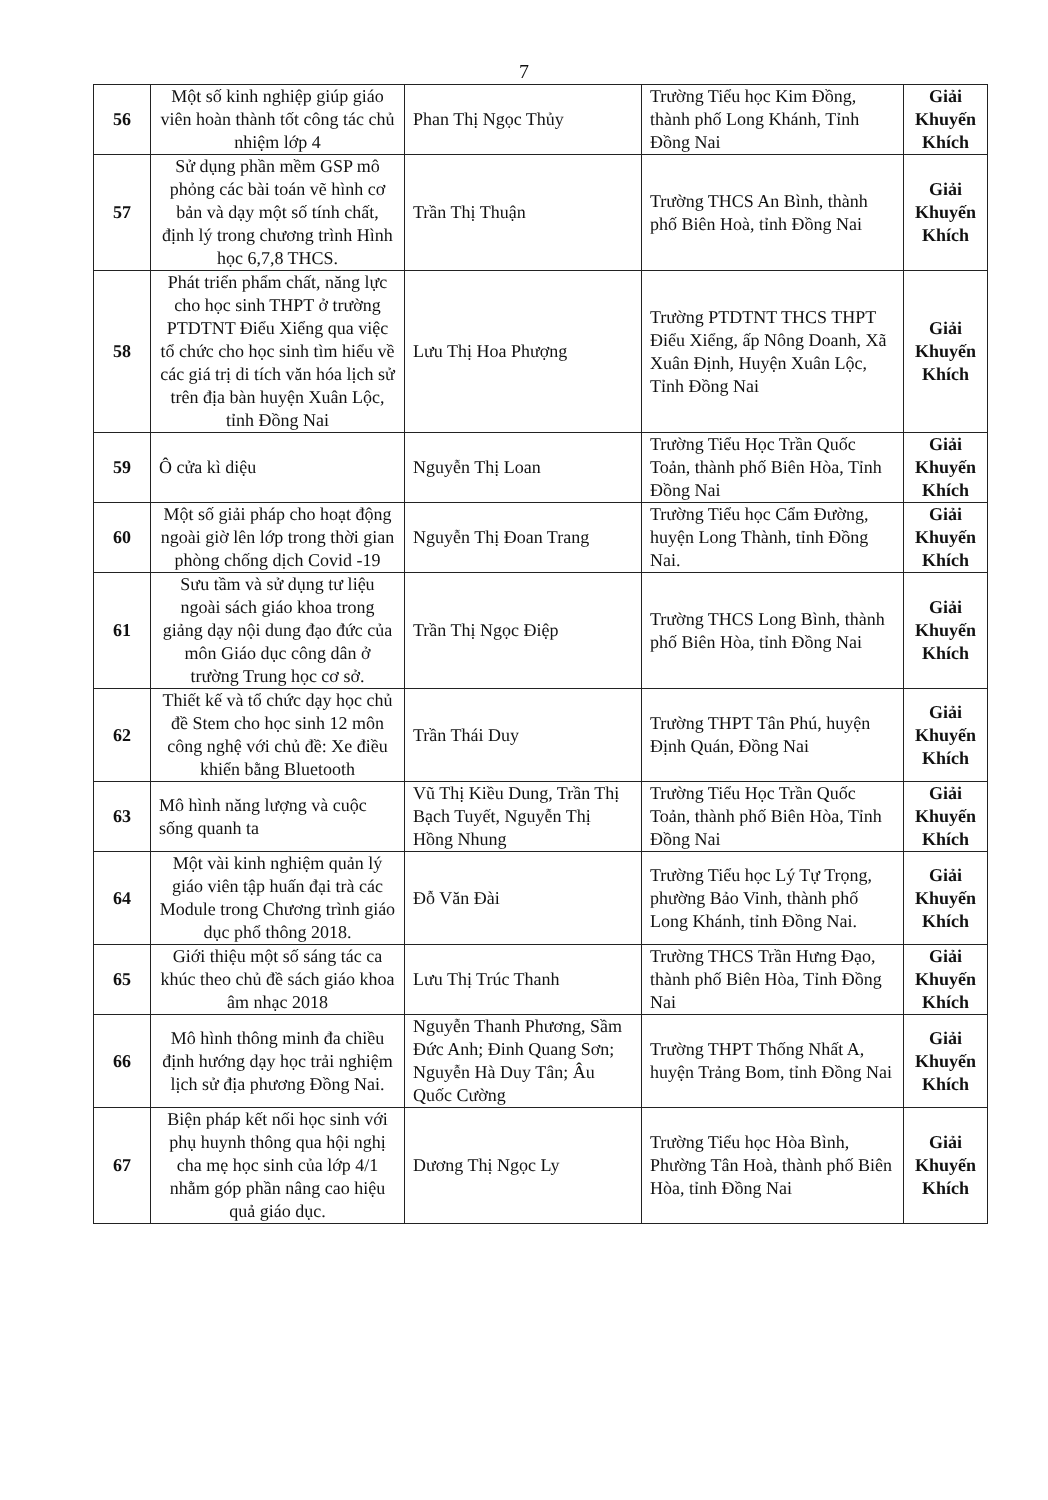7
| 56 | Một số kinh nghiệp giúp giáo viên hoàn thành tốt công tác chủ nhiệm lớp 4 | Phan Thị Ngọc Thủy | Trường Tiểu học Kim Đồng, thành phố Long Khánh, Tỉnh Đồng Nai | Giải Khuyến Khích |
| 57 | Sử dụng phần mềm GSP mô phỏng các bài toán vẽ hình cơ bản và dạy một số tính chất, định lý trong chương trình Hình học 6,7,8 THCS. | Trần Thị Thuận | Trường THCS An Bình, thành phố Biên Hoà, tỉnh Đồng Nai | Giải Khuyến Khích |
| 58 | Phát triển phẩm chất, năng lực cho học sinh THPT ở trường PTDTNT Điểu Xiểng qua việc tổ chức cho học sinh tìm hiểu về các giá trị di tích văn hóa lịch sử trên địa bàn huyện Xuân Lộc, tỉnh Đồng Nai | Lưu Thị Hoa Phượng | Trường PTDTNT THCS THPT Điểu Xiểng, ấp Nông Doanh, Xã Xuân Định, Huyện Xuân Lộc, Tỉnh Đồng Nai | Giải Khuyến Khích |
| 59 | Ô cửa kì diệu | Nguyễn Thị Loan | Trường Tiểu Học Trần Quốc Toản, thành phố Biên Hòa, Tỉnh Đồng Nai | Giải Khuyến Khích |
| 60 | Một số giải pháp cho hoạt động ngoài giờ lên lớp trong thời gian phòng chống dịch Covid -19 | Nguyễn Thị Đoan Trang | Trường Tiểu học Cẩm Đường, huyện Long Thành, tỉnh Đồng Nai. | Giải Khuyến Khích |
| 61 | Sưu tầm và sử dụng tư liệu ngoài sách giáo khoa trong giảng dạy nội dung đạo đức của môn Giáo dục công dân ở trường Trung học cơ sở. | Trần Thị Ngọc Điệp | Trường THCS Long Bình, thành phố Biên Hòa, tỉnh Đồng Nai | Giải Khuyến Khích |
| 62 | Thiết kế và tổ chức dạy học chủ đề Stem cho học sinh 12 môn công nghệ với chủ đề: Xe điều khiển bằng Bluetooth | Trần Thái Duy | Trường THPT Tân Phú, huyện Định Quán, Đồng Nai | Giải Khuyến Khích |
| 63 | Mô hình năng lượng và cuộc sống quanh ta | Vũ Thị Kiều Dung, Trần Thị Bạch Tuyết, Nguyễn Thị Hồng Nhung | Trường Tiểu Học Trần Quốc Toản, thành phố Biên Hòa, Tỉnh Đồng Nai | Giải Khuyến Khích |
| 64 | Một vài kinh nghiệm quản lý giáo viên tập huấn đại trà các Module trong Chương trình giáo dục phổ thông 2018. | Đỗ Văn Đài | Trường Tiểu học Lý Tự Trọng, phường Bảo Vinh, thành phố Long Khánh, tỉnh Đồng Nai. | Giải Khuyến Khích |
| 65 | Giới thiệu một số sáng tác ca khúc theo chủ đề sách giáo khoa âm nhạc 2018 | Lưu Thị Trúc Thanh | Trường THCS Trần Hưng Đạo, thành phố Biên Hòa, Tỉnh Đồng Nai | Giải Khuyến Khích |
| 66 | Mô hình thông minh đa chiều định hướng dạy học trải nghiệm lịch sử địa phương Đồng Nai. | Nguyễn Thanh Phương, Sầm Đức Anh; Đinh Quang Sơn; Nguyễn Hà Duy Tân; Âu Quốc Cường | Trường THPT Thống Nhất A, huyện Trảng Bom, tỉnh Đồng Nai | Giải Khuyến Khích |
| 67 | Biện pháp kết nối học sinh với phụ huynh thông qua hội nghị cha mẹ học sinh của lớp 4/1 nhằm góp phần nâng cao hiệu quả giáo dục. | Dương Thị Ngọc Ly | Trường Tiểu học Hòa Bình, Phường Tân Hoà, thành phố Biên Hòa, tỉnh Đồng Nai | Giải Khuyến Khích |